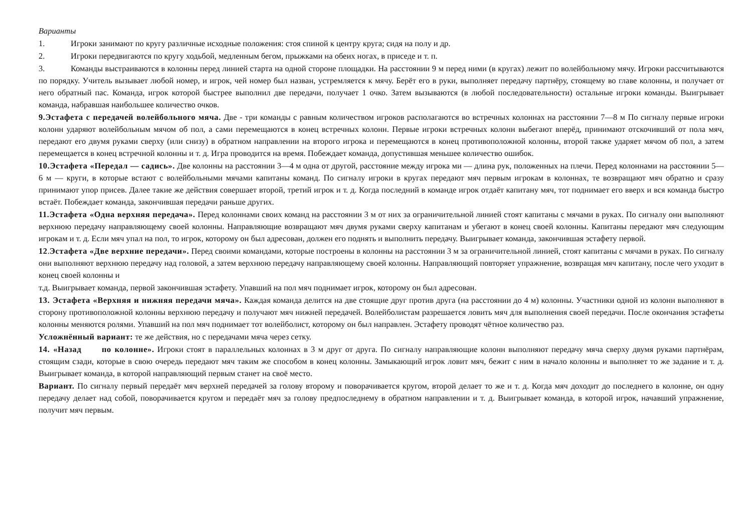Варианты
1. Игроки занимают по кругу различные исходные положения: стоя спиной к центру круга; сидя на полу и др.
2. Игроки передвигаются по кругу ходьбой, медленным бегом, прыжками на обеих ногах, в приседе и т. п.
3. Команды выстраиваются в колонны перед линией старта на одной стороне площадки. На расстоянии 9 м перед ними (в кругах) лежит по волейбольному мячу. Игроки рассчитываются по порядку. Учитель вызывает любой номер, и игрок, чей номер был назван, устремляется к мячу. Берёт его в руки, выполняет передачу партнёру, стоящему во главе колонны, и получает от него обратный пас. Команда, игрок которой быстрее выполнил две передачи, получает 1 очко. Затем вызываются (в любой последовательности) остальные игроки команды. Выигрывает команда, набравшая наибольшее количество очков.
9.Эстафета с передачей волейбольного мяча. Две - три команды с равным количеством игроков располагаются во встречных колоннах на расстоянии 7—8 м По сигналу первые игроки колонн ударяют волейбольным мячом об пол, а сами перемещаются в конец встречных колонн. Первые игроки встречных колонн выбегают вперёд, принимают отскочивший от пола мяч, передают его двумя руками сверху (или снизу) в обратном направлении на второго игрока и перемещаются в конец противоположной колонны, второй также ударяет мячом об пол, а затем перемещается в конец встречной колонны и т. д. Игра проводится на время. Побеждает команда, допустившая меньшее количество ошибок.
10.Эстафета «Передал — садись». Две колонны на расстоянии 3—4 м одна от другой, расстояние между игрока ми — длина рук, положенных на плечи. Перед колоннами на расстоянии 5—6 м — круги, в которые встают с волейбольными мячами капитаны команд. По сигналу игроки в кругах передают мяч первым игрокам в колоннах, те возвращают мяч обратно и сразу принимают упор присев. Далее такие же действия совершает второй, третий игрок и т. д. Когда последний в команде игрок отдаёт капитану мяч, тот поднимает его вверх и вся команда быстро встаёт. Побеждает команда, закончившая передачи раньше других.
11.Эстафета «Одна верхняя передача». Перед колоннами своих команд на расстоянии 3 м от них за ограничительной линией стоят капитаны с мячами в руках. По сигналу они выполняют верхнюю передачу направляющему своей колонны. Направляющие возвращают мяч двумя руками сверху капитанам и убегают в конец своей колонны. Капитаны передают мяч следующим игрокам и т. д. Если мяч упал на пол, то игрок, которому он был адресован, должен его поднять и выполнить передачу. Выигрывает команда, закончившая эстафету первой.
12.Эстафета «Две верхние передачи». Перед своими командами, которые построены в колонны на расстоянии 3 м за ограничительной линией, стоят капитаны с мячами в руках. По сигналу они выполняют верхнюю передачу над головой, а затем верхнюю передачу направляющему своей колонны. Направляющий повторяет упражнение, возвращая мяч капитану, после чего уходит в конец своей колонны и
т.д. Выигрывает команда, первой закончившая эстафету. Упавший на пол мяч поднимает игрок, которому он был адресован.
13. Эстафета «Верхняя и нижняя передачи мяча». Каждая команда делится на две стоящие друг против друга (на расстоянии до 4 м) колонны. Участники одной из колонн выполняют в сторону противоположной колонны верхнюю передачу и получают мяч нижней передачей. Волейболистам разрешается ловить мяч для выполнения своей передачи. После окончания эстафеты колонны меняются ролями. Упавший на пол мяч поднимает тот волейболист, которому он был направлен. Эстафету проводят чётное количество раз.
Усложнённый вариант: те же действия, но с передачами мяча через сетку.
14. «Назад по колонне». Игроки стоят в параллельных колоннах в 3 м друг от друга. По сигналу направляющие колонн выполняют передачу мяча сверху двумя руками партнёрам, стоящим сзади, которые в свою очередь передают мяч таким же способом в конец колонны. Замыкающий игрок ловит мяч, бежит с ним в начало колонны и выполняет то же задание и т. д. Выигрывает команда, в которой направляющий первым станет на своё место.
Вариант. По сигналу первый передаёт мяч верхней передачей за голову второму и поворачивается кругом, второй делает то же и т. д. Когда мяч доходит до последнего в колонне, он одну передачу делает над собой, поворачивается кругом и передаёт мяч за голову предпоследнему в обратном направлении и т. д. Выигрывает команда, в которой игрок, начавший упражнение, получит мяч первым.